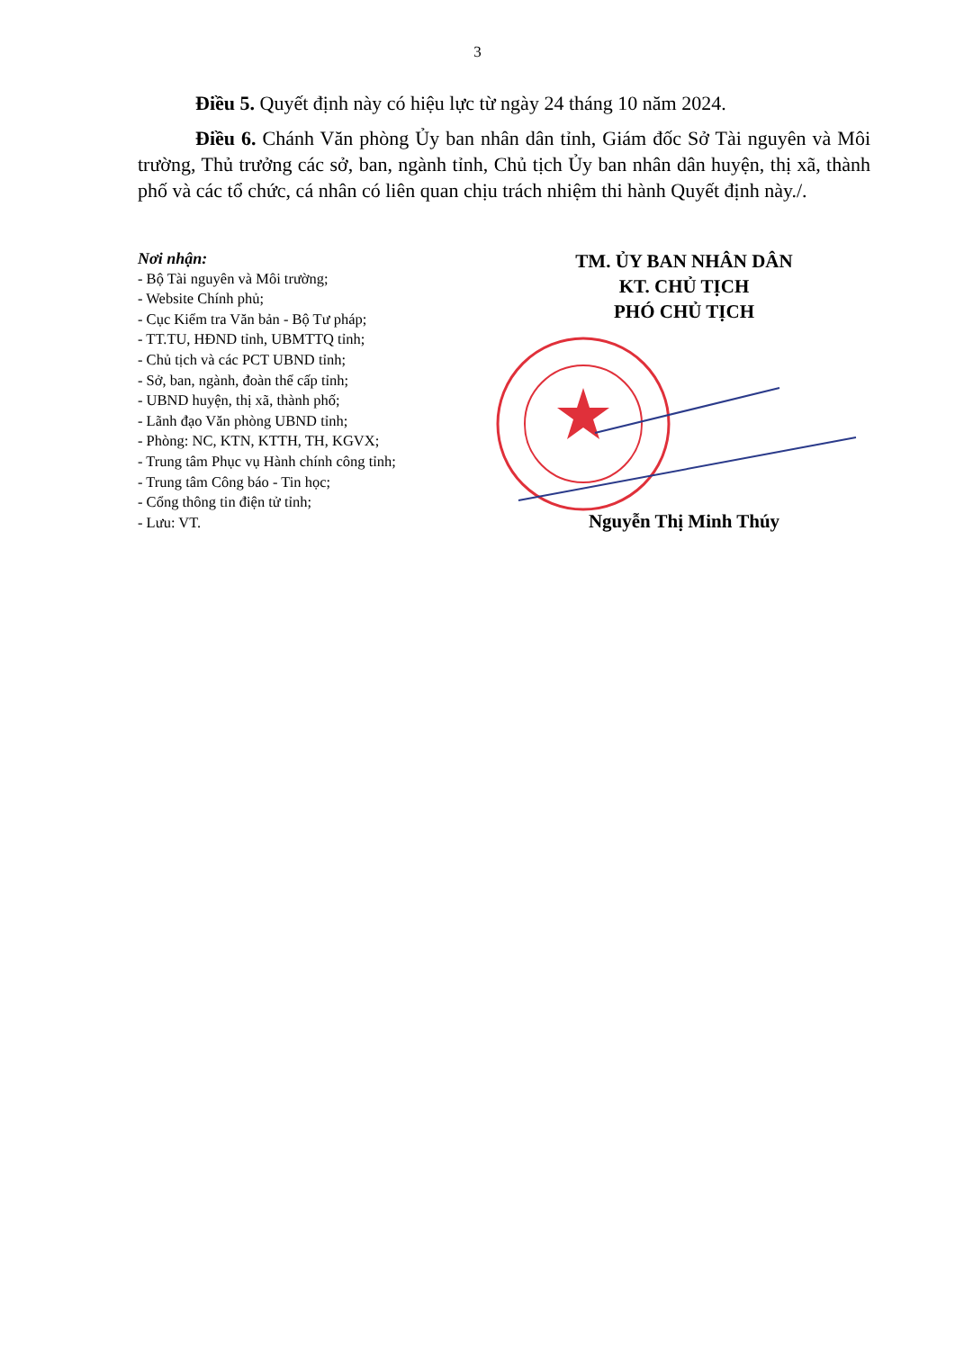3
Điều 5. Quyết định này có hiệu lực từ ngày 24 tháng 10 năm 2024.
Điều 6. Chánh Văn phòng Ủy ban nhân dân tỉnh, Giám đốc Sở Tài nguyên và Môi trường, Thủ trưởng các sở, ban, ngành tỉnh, Chủ tịch Ủy ban nhân dân huyện, thị xã, thành phố và các tổ chức, cá nhân có liên quan chịu trách nhiệm thi hành Quyết định này./.
Nơi nhận:
- Bộ Tài nguyên và Môi trường;
- Website Chính phủ;
- Cục Kiểm tra Văn bản - Bộ Tư pháp;
- TT.TU, HĐND tỉnh, UBMTTQ tỉnh;
- Chủ tịch và các PCT UBND tỉnh;
- Sở, ban, ngành, đoàn thể cấp tỉnh;
- UBND huyện, thị xã, thành phố;
- Lãnh đạo Văn phòng UBND tỉnh;
- Phòng: NC, KTN, KTTH, TH, KGVX;
- Trung tâm Phục vụ Hành chính công tỉnh;
- Trung tâm Công báo - Tin học;
- Cổng thông tin điện tử tỉnh;
- Lưu: VT.
TM. ỦY BAN NHÂN DÂN
KT. CHỦ TỊCH
PHÓ CHỦ TỊCH
Nguyễn Thị Minh Thúy